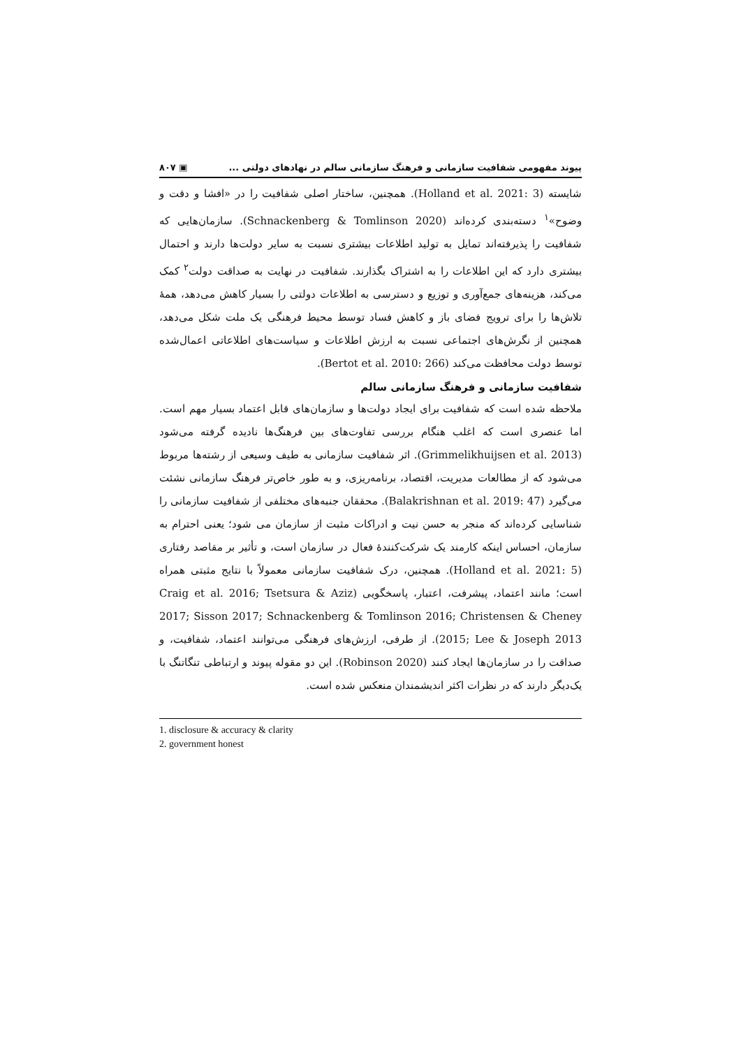پیوند مفهومی شفافیت سازمانی و فرهنگ سازمانی سالم در نهادهای دولتی ... ▣ ۸۰۷
شایسته (Holland et al. 2021: 3). همچنین، ساختار اصلی شفافیت را در «افشا و دقت و وضوح»<sup>۱</sup> دسته‌بندی کرده‌اند (Schnackenberg & Tomlinson 2020). سازمان‌هایی که شفافیت را پذیرفته‌اند تمایل به تولید اطلاعات بیشتری نسبت به سایر دولت‌ها دارند و احتمال بیشتری دارد که این اطلاعات را به اشتراک بگذارند. شفافیت در نهایت به صداقت دولت<sup>۲</sup> کمک می‌کند، هزینه‌های جمع‌آوری و توزیع و دسترسی به اطلاعات دولتی را بسیار کاهش می‌دهد، همهٔ تلاش‌ها را برای ترویج فضای باز و کاهش فساد توسط محیط فرهنگی یک ملت شکل می‌دهد، همچنین از نگرش‌های اجتماعی نسبت به ارزش اطلاعات و سیاست‌های اطلاعاتی اعمال‌شده توسط دولت محافظت می‌کند (Bertot et al. 2010: 266).
شفافیت سازمانی و فرهنگ سازمانی سالم
ملاحظه شده است که شفافیت برای ایجاد دولت‌ها و سازمان‌های قابل اعتماد بسیار مهم است. اما عنصری است که اغلب هنگام بررسی تفاوت‌های بین فرهنگ‌ها نادیده گرفته می‌شود (Grimmelikhuijsen et al. 2013). اثر شفافیت سازمانی به طیف وسیعی از رشته‌ها مربوط می‌شود که از مطالعات مدیریت، اقتصاد، برنامه‌ریزی، و به طور خاص‌تر فرهنگ سازمانی نشئت می‌گیرد (Balakrishnan et al. 2019: 47). محققان جنبه‌های مختلفی از شفافیت سازمانی را شناسایی کرده‌اند که منجر به حسن نیت و ادراکات مثبت از سازمان می شود؛ یعنی احترام به سازمان، احساس اینکه کارمند یک شرکت‌کنندهٔ فعال در سازمان است، و تأثیر بر مقاصد رفتاری (Holland et al. 2021: 5). همچنین، درک شفافیت سازمانی معمولاً با نتایج مثبتی همراه است؛ مانند اعتماد، پیشرفت، اعتبار، پاسخگویی (Craig et al. 2016; Tsetsura & Aziz 2017; Sisson 2017; Schnackenberg & Tomlinson 2016; Christensen & Cheney 2015; Lee & Joseph 2013). از طرفی، ارزش‌های فرهنگی می‌توانند اعتماد، شفافیت، و صداقت را در سازمان‌ها ایجاد کنند (Robinson 2020). این دو مقوله پیوند و ارتباطی تنگاتنگ با یک‌دیگر دارند که در نظرات اکثر اندیشمندان منعکس شده است.
1. disclosure & accuracy & clarity
2. government honest